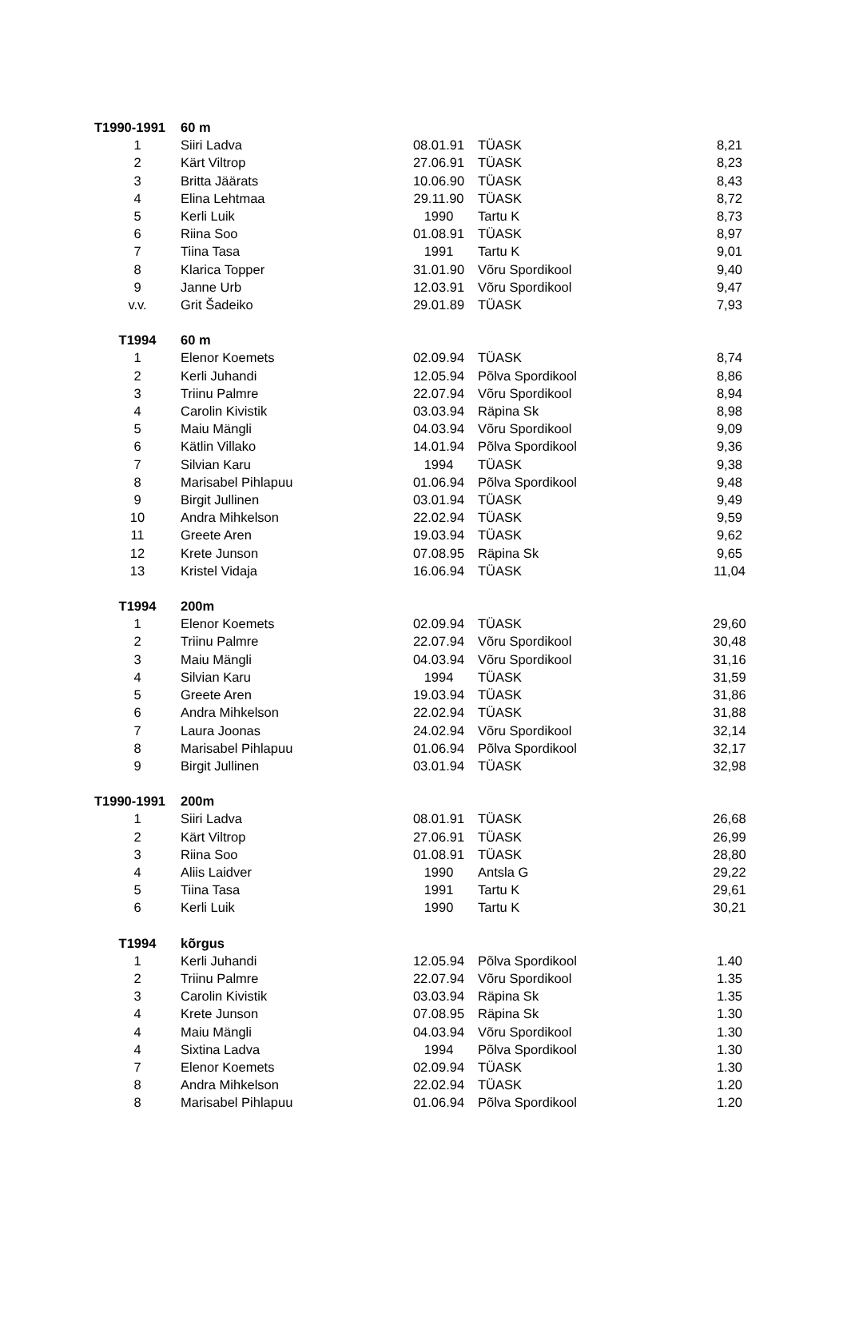| T1990-1991 | 60 m | | | |
| 1 | Siiri Ladva | 08.01.91 | TÜASK | 8,21 |
| 2 | Kärt Viltrop | 27.06.91 | TÜASK | 8,23 |
| 3 | Britta Jäärats | 10.06.90 | TÜASK | 8,43 |
| 4 | Elina Lehtmaa | 29.11.90 | TÜASK | 8,72 |
| 5 | Kerli Luik | 1990 | Tartu K | 8,73 |
| 6 | Riina Soo | 01.08.91 | TÜASK | 8,97 |
| 7 | Tiina Tasa | 1991 | Tartu K | 9,01 |
| 8 | Klarica Topper | 31.01.90 | Võru Spordikool | 9,40 |
| 9 | Janne Urb | 12.03.91 | Võru Spordikool | 9,47 |
| v.v. | Grit Šadeiko | 29.01.89 | TÜASK | 7,93 |
| T1994 | 60 m | | | |
| 1 | Elenor Koemets | 02.09.94 | TÜASK | 8,74 |
| 2 | Kerli Juhandi | 12.05.94 | Põlva Spordikool | 8,86 |
| 3 | Triinu Palmre | 22.07.94 | Võru Spordikool | 8,94 |
| 4 | Carolin Kivistik | 03.03.94 | Räpina Sk | 8,98 |
| 5 | Maiu Mängli | 04.03.94 | Võru Spordikool | 9,09 |
| 6 | Kätlin Villako | 14.01.94 | Põlva Spordikool | 9,36 |
| 7 | Silvian Karu | 1994 | TÜASK | 9,38 |
| 8 | Marisabel Pihlapuu | 01.06.94 | Põlva Spordikool | 9,48 |
| 9 | Birgit Jullinen | 03.01.94 | TÜASK | 9,49 |
| 10 | Andra Mihkelson | 22.02.94 | TÜASK | 9,59 |
| 11 | Greete Aren | 19.03.94 | TÜASK | 9,62 |
| 12 | Krete Junson | 07.08.95 | Räpina Sk | 9,65 |
| 13 | Kristel Vidaja | 16.06.94 | TÜASK | 11,04 |
| T1994 | 200m | | | |
| 1 | Elenor Koemets | 02.09.94 | TÜASK | 29,60 |
| 2 | Triinu Palmre | 22.07.94 | Võru Spordikool | 30,48 |
| 3 | Maiu Mängli | 04.03.94 | Võru Spordikool | 31,16 |
| 4 | Silvian Karu | 1994 | TÜASK | 31,59 |
| 5 | Greete Aren | 19.03.94 | TÜASK | 31,86 |
| 6 | Andra Mihkelson | 22.02.94 | TÜASK | 31,88 |
| 7 | Laura Joonas | 24.02.94 | Võru Spordikool | 32,14 |
| 8 | Marisabel Pihlapuu | 01.06.94 | Põlva Spordikool | 32,17 |
| 9 | Birgit Jullinen | 03.01.94 | TÜASK | 32,98 |
| T1990-1991 | 200m | | | |
| 1 | Siiri Ladva | 08.01.91 | TÜASK | 26,68 |
| 2 | Kärt Viltrop | 27.06.91 | TÜASK | 26,99 |
| 3 | Riina Soo | 01.08.91 | TÜASK | 28,80 |
| 4 | Aliis Laidver | 1990 | Antsla G | 29,22 |
| 5 | Tiina Tasa | 1991 | Tartu K | 29,61 |
| 6 | Kerli Luik | 1990 | Tartu K | 30,21 |
| T1994 | kõrgus | | | |
| 1 | Kerli Juhandi | 12.05.94 | Põlva Spordikool | 1.40 |
| 2 | Triinu Palmre | 22.07.94 | Võru Spordikool | 1.35 |
| 3 | Carolin Kivistik | 03.03.94 | Räpina Sk | 1.35 |
| 4 | Krete Junson | 07.08.95 | Räpina Sk | 1.30 |
| 4 | Maiu Mängli | 04.03.94 | Võru Spordikool | 1.30 |
| 4 | Sixtina Ladva | 1994 | Põlva Spordikool | 1.30 |
| 7 | Elenor Koemets | 02.09.94 | TÜASK | 1.30 |
| 8 | Andra Mihkelson | 22.02.94 | TÜASK | 1.20 |
| 8 | Marisabel Pihlapuu | 01.06.94 | Põlva Spordikool | 1.20 |